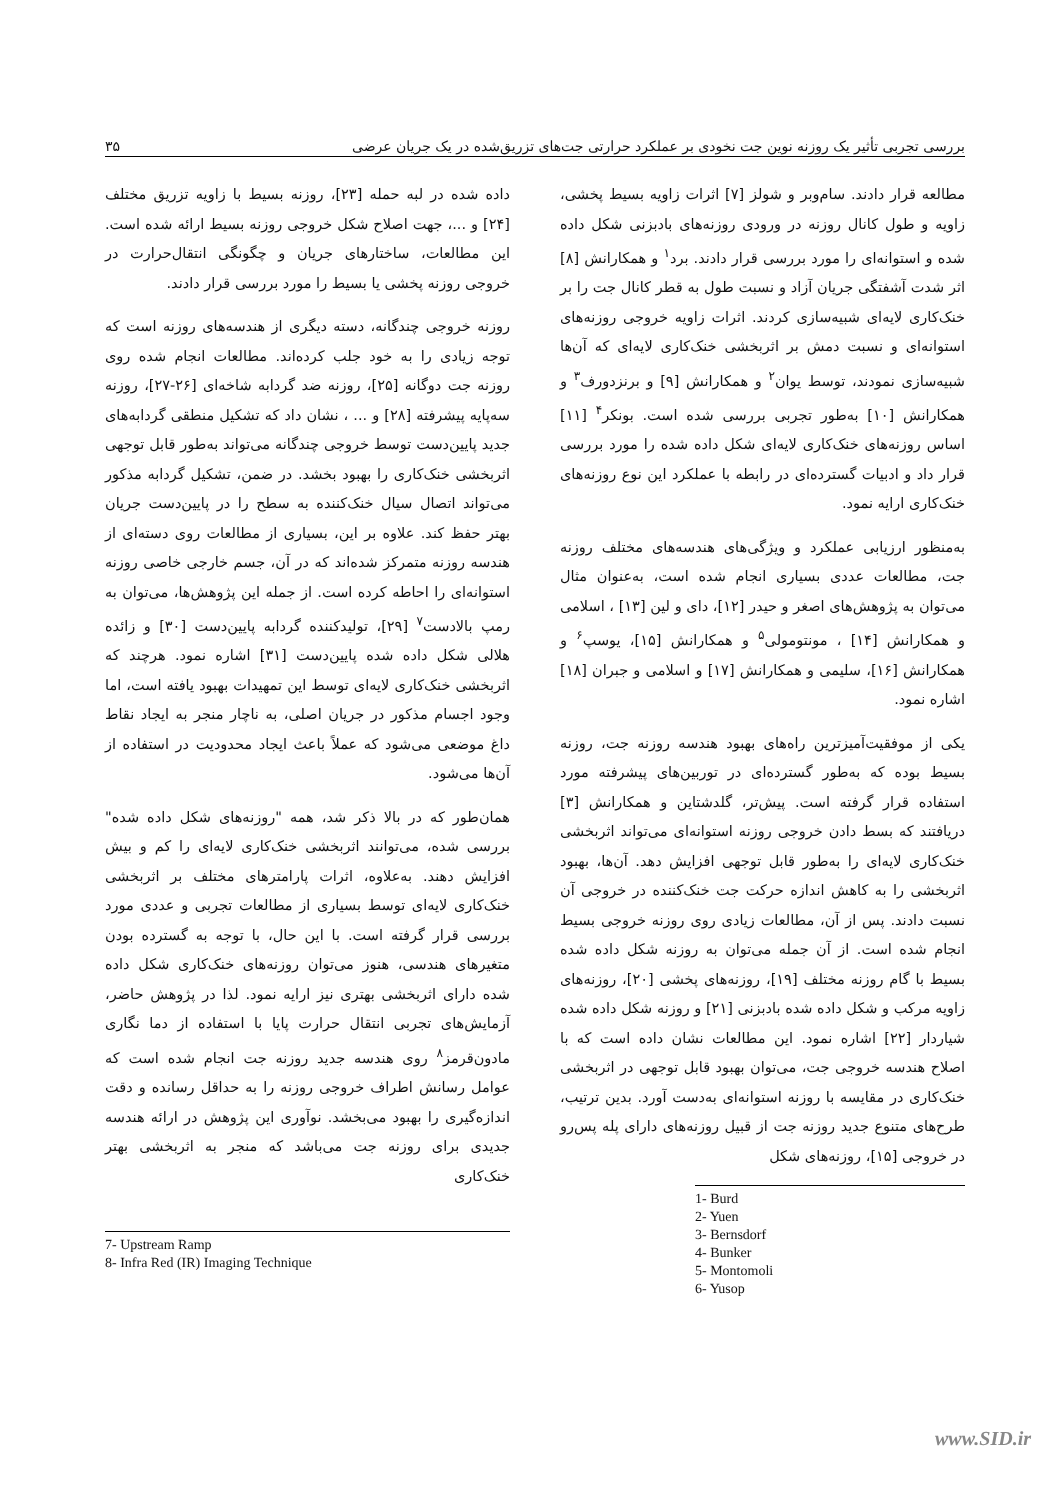بررسی تجربی تأثیر یک روزنه نوین جت نخودی بر عملکرد حرارتی جت‌های تزریق‌شده در یک جریان عرضی ۳۵
مطالعه قرار دادند. سام‌وبر و شولز [۷] اثرات زاویه بسیط پخشی، زاویه و طول کانال روزنه در ورودی روزنه‌های بادبزنی شکل داده شده و استوانه‌ای را مورد بررسی قرار دادند. برد<sup>۱</sup> و همکارانش [۸] اثر شدت آشفتگی جریان آزاد و نسبت طول به قطر کانال جت را بر خنک‌کاری لایه‌ای شبیه‌سازی کردند. اثرات زاویه خروجی روزنه‌های استوانه‌ای و نسبت دمش بر اثربخشی خنک‌کاری لایه‌ای که آن‌ها شبیه‌سازی نمودند، توسط یوان<sup>۲</sup> و همکارانش [۹] و برنزدورف<sup>۳</sup> و همکارانش [۱۰] به‌طور تجربی بررسی شده است. بونکر<sup>۴</sup> [۱۱] اساس روزنه‌های خنک‌کاری لایه‌ای شکل داده شده را مورد بررسی قرار داد و ادبیات گسترده‌ای در رابطه با عملکرد این نوع روزنه‌های خنک‌کاری ارایه نمود.
به‌منظور ارزیابی عملکرد و ویژگی‌های هندسه‌های مختلف روزنه جت، مطالعات عددی بسیاری انجام شده است، به‌عنوان مثال می‌توان به پژوهش‌های اصغر و حیدر [۱۲]، دای و لین [۱۳] ، اسلامی و همکارانش [۱۴] ، مونتومولی<sup>۵</sup> و همکارانش [۱۵]، یوسپ<sup>۶</sup> و همکارانش [۱۶]، سلیمی و همکارانش [۱۷] و اسلامی و جبران [۱۸] اشاره نمود.
یکی از موفقیت‌آمیزترین راه‌های بهبود هندسه روزنه جت، روزنه بسیط بوده که به‌طور گسترده‌ای در توربین‌های پیشرفته مورد استفاده قرار گرفته است. پیش‌تر، گلدشتاین و همکارانش [۳] دریافتند که بسط دادن خروجی روزنه استوانه‌ای می‌تواند اثربخشی خنک‌کاری لایه‌ای را به‌طور قابل توجهی افزایش دهد. آن‌ها، بهبود اثربخشی را به کاهش اندازه حرکت جت خنک‌کننده در خروجی آن نسبت دادند. پس از آن، مطالعات زیادی روی روزنه خروجی بسیط انجام شده است. از آن جمله می‌توان به روزنه شکل داده شده بسیط با گام روزنه مختلف [۱۹]، روزنه‌های پخشی [۲۰]، روزنه‌های زاویه مرکب و شکل داده شده بادبزنی [۲۱] و روزنه شکل داده شده شیاردار [۲۲] اشاره نمود. این مطالعات نشان داده است که با اصلاح هندسه خروجی جت، می‌توان بهبود قابل توجهی در اثربخشی خنک‌کاری در مقایسه با روزنه استوانه‌ای به‌دست آورد. بدین ترتیب، طرح‌های متنوع جدید روزنه جت از قبیل روزنه‌های دارای پله پس‌رو در خروجی [۱۵]، روزنه‌های شکل
1- Burd
2- Yuen
3- Bernsdorf
4- Bunker
5- Montomoli
6- Yusop
داده شده در لبه حمله [۲۳]، روزنه بسیط با زاویه تزریق مختلف [۲۴] و ...، جهت اصلاح شکل خروجی روزنه بسیط ارائه شده است. این مطالعات، ساختارهای جریان و چگونگی انتقال‌حرارت در خروجی روزنه پخشی یا بسیط را مورد بررسی قرار دادند.
روزنه خروجی چندگانه، دسته دیگری از هندسه‌های روزنه است که توجه زیادی را به خود جلب کرده‌اند. مطالعات انجام شده روی روزنه جت دوگانه [۲۵]، روزنه ضد گردابه شاخه‌ای [۲۶-۲۷]، روزنه سه‌پایه پیشرفته [۲۸] و ... ، نشان داد که تشکیل منطقی گردابه‌های جدید پایین‌دست توسط خروجی چندگانه می‌تواند به‌طور قابل توجهی اثربخشی خنک‌کاری را بهبود بخشد. در ضمن، تشکیل گردابه مذکور می‌تواند اتصال سیال خنک‌کننده به سطح را در پایین‌دست جریان بهتر حفظ کند. علاوه بر این، بسیاری از مطالعات روی دسته‌ای از هندسه روزنه متمرکز شده‌اند که در آن، جسم خارجی خاصی روزنه استوانه‌ای را احاطه کرده است. از جمله این پژوهش‌ها، می‌توان به رمپ بالادست<sup>۷</sup> [۲۹]، تولیدکننده گردابه پایین‌دست [۳۰] و زائده هلالی شکل داده شده پایین‌دست [۳۱] اشاره نمود. هرچند که اثربخشی خنک‌کاری لایه‌ای توسط این تمهیدات بهبود یافته است، اما وجود اجسام مذکور در جریان اصلی، به ناچار منجر به ایجاد نقاط داغ موضعی می‌شود که عملاً باعث ایجاد محدودیت در استفاده از آن‌ها می‌شود.
همان‌طور که در بالا ذکر شد، همه "روزنه‌های شکل داده شده" بررسی شده، می‌توانند اثربخشی خنک‌کاری لایه‌ای را کم و بیش افزایش دهند. به‌علاوه، اثرات پارامترهای مختلف بر اثربخشی خنک‌کاری لایه‌ای توسط بسیاری از مطالعات تجربی و عددی مورد بررسی قرار گرفته است. با این حال، با توجه به گسترده بودن متغیرهای هندسی، هنوز می‌توان روزنه‌های خنک‌کاری شکل داده شده دارای اثربخشی بهتری نیز ارایه نمود. لذا در پژوهش حاضر، آزمایش‌های تجربی انتقال حرارت پایا با استفاده از دما نگاری مادون‌قرمز<sup>۸</sup> روی هندسه جدید روزنه جت انجام شده است که عوامل رسانش اطراف خروجی روزنه را به حداقل رسانده و دقت اندازه‌گیری را بهبود می‌بخشد. نوآوری این پژوهش در ارائه هندسه جدیدی برای روزنه جت می‌باشد که منجر به اثربخشی بهتر خنک‌کاری
7- Upstream Ramp
8- Infra Red (IR) Imaging Technique
www.SID.ir